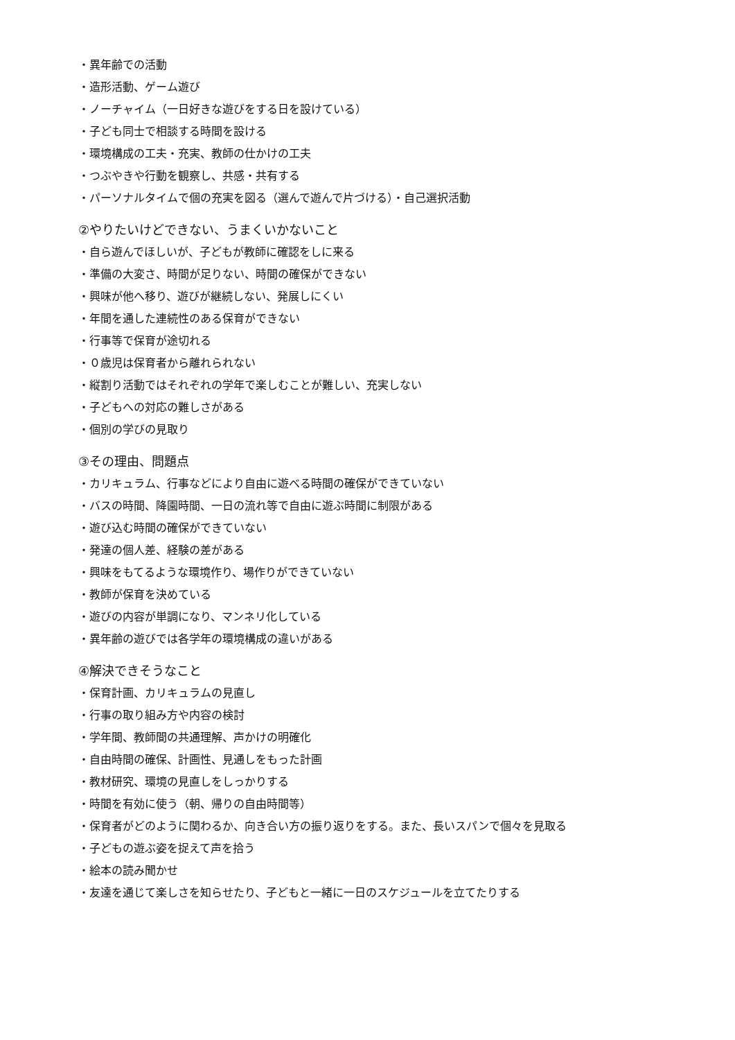・異年齢での活動
・造形活動、ゲーム遊び
・ノーチャイム（一日好きな遊びをする日を設けている）
・子ども同士で相談する時間を設ける
・環境構成の工夫・充実、教師の仕かけの工夫
・つぶやきや行動を観察し、共感・共有する
・パーソナルタイムで個の充実を図る（選んで遊んで片づける）・自己選択活動
②やりたいけどできない、うまくいかないこと
・自ら遊んでほしいが、子どもが教師に確認をしに来る
・準備の大変さ、時間が足りない、時間の確保ができない
・興味が他へ移り、遊びが継続しない、発展しにくい
・年間を通した連続性のある保育ができない
・行事等で保育が途切れる
・０歳児は保育者から離れられない
・縦割り活動ではそれぞれの学年で楽しむことが難しい、充実しない
・子どもへの対応の難しさがある
・個別の学びの見取り
③その理由、問題点
・カリキュラム、行事などにより自由に遊べる時間の確保ができていない
・バスの時間、降園時間、一日の流れ等で自由に遊ぶ時間に制限がある
・遊び込む時間の確保ができていない
・発達の個人差、経験の差がある
・興味をもてるような環境作り、場作りができていない
・教師が保育を決めている
・遊びの内容が単調になり、マンネリ化している
・異年齢の遊びでは各学年の環境構成の違いがある
④解決できそうなこと
・保育計画、カリキュラムの見直し
・行事の取り組み方や内容の検討
・学年間、教師間の共通理解、声かけの明確化
・自由時間の確保、計画性、見通しをもった計画
・教材研究、環境の見直しをしっかりする
・時間を有効に使う（朝、帰りの自由時間等）
・保育者がどのように関わるか、向き合い方の振り返りをする。また、長いスパンで個々を見取る
・子どもの遊ぶ姿を捉えて声を拾う
・絵本の読み聞かせ
・友達を通じて楽しさを知らせたり、子どもと一緒に一日のスケジュールを立てたりする